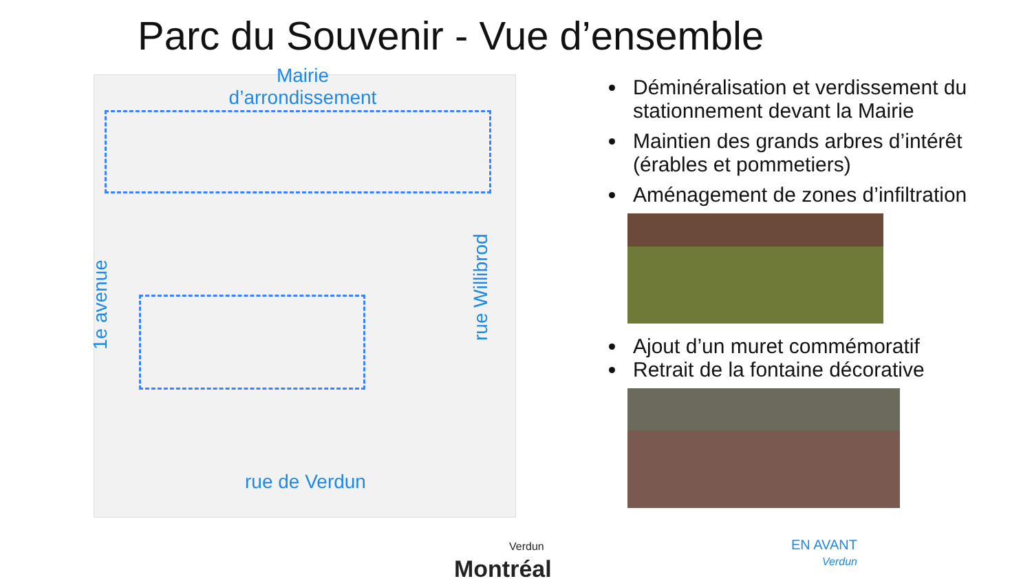Parc du Souvenir - Vue d’ensemble
Mairie
d’arrondissement
rue de Verdun
1e avenue rue Willibrod
Déminéralisation et verdissement du stationnement devant la Mairie
Maintien des grands arbres d’intérêt (érables et pommetiers)
Aménagement de zones d’infiltration
Ajout d’un muret commémoratif
Retrait de la fontaine décorative
Verdun
Montréal
EN AVANT
Verdun